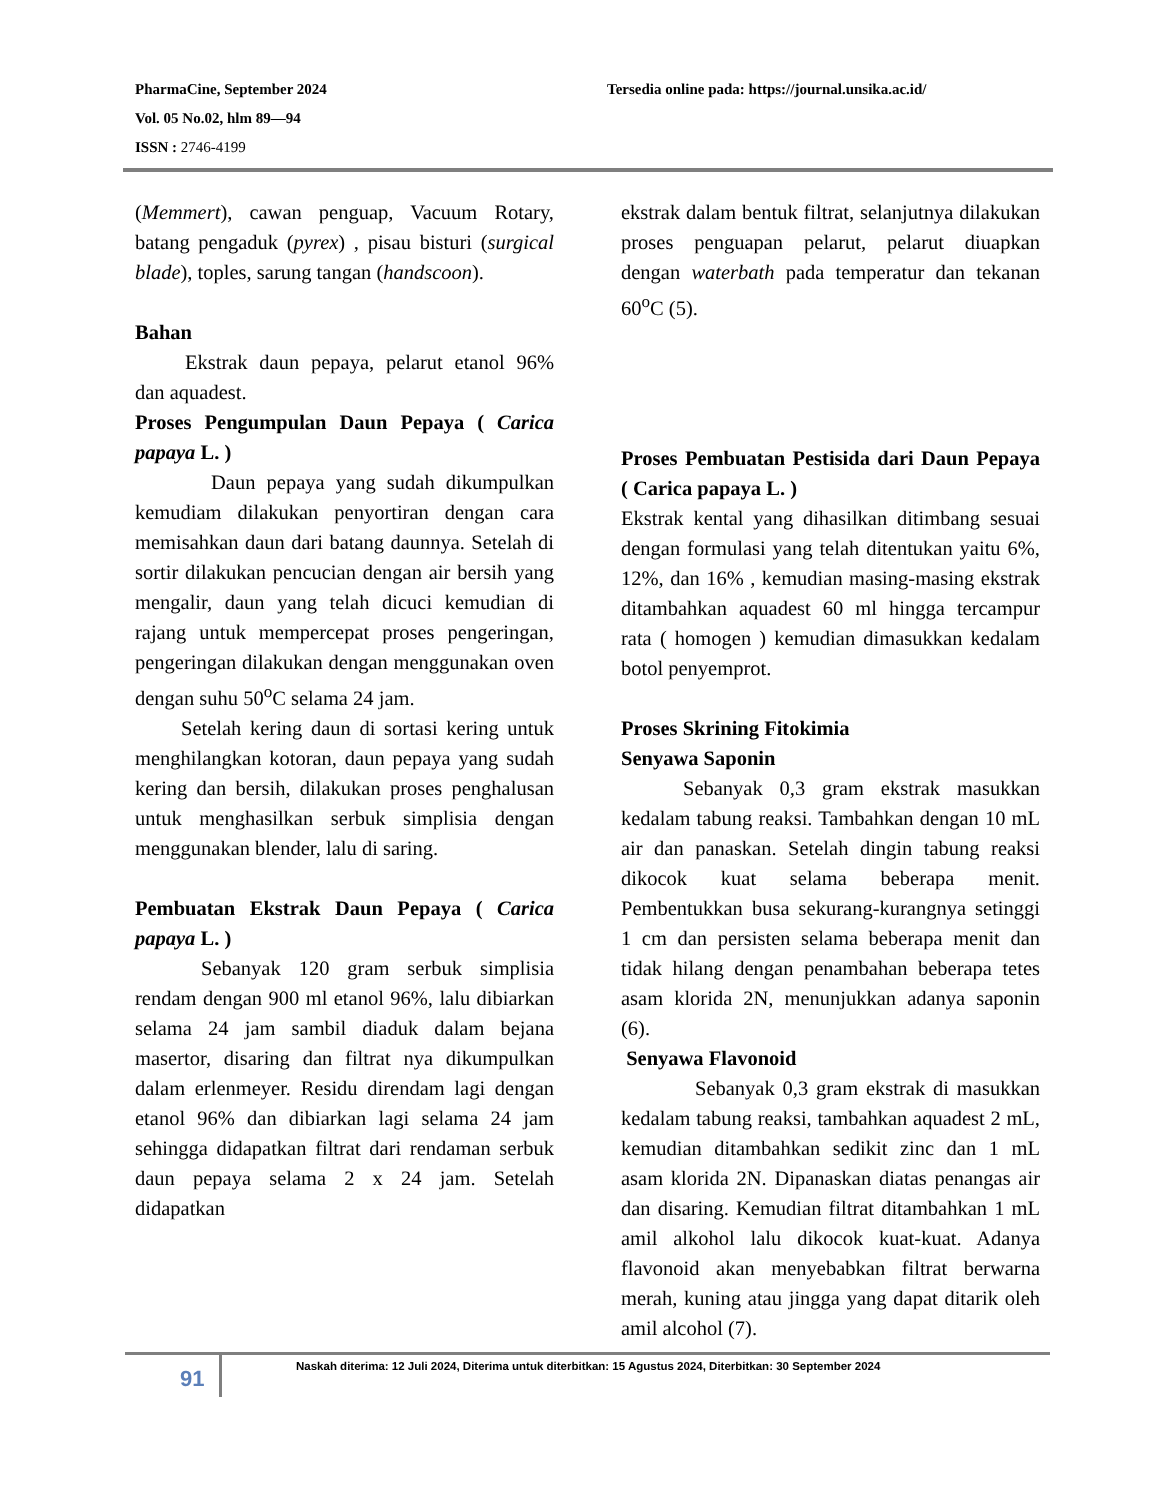PharmaCine, September 2024 Tersedia online pada: https://journal.unsika.ac.id/
Vol. 05 No.02, hlm 89—94
ISSN : 2746-4199
(Memmert), cawan penguap, Vacuum Rotary, batang pengaduk (pyrex) , pisau bisturi (surgical blade), toples, sarung tangan (handscoon).
Bahan
Ekstrak daun pepaya, pelarut etanol 96% dan aquadest.
Proses Pengumpulan Daun Pepaya ( Carica papaya L. )
Daun pepaya yang sudah dikumpulkan kemudiam dilakukan penyortiran dengan cara memisahkan daun dari batang daunnya. Setelah di sortir dilakukan pencucian dengan air bersih yang mengalir, daun yang telah dicuci kemudian di rajang untuk mempercepat proses pengeringan, pengeringan dilakukan dengan menggunakan oven dengan suhu 50<sup>o</sup>C selama 24 jam.
Setelah kering daun di sortasi kering untuk menghilangkan kotoran, daun pepaya yang sudah kering dan bersih, dilakukan proses penghalusan untuk menghasilkan serbuk simplisia dengan menggunakan blender, lalu di saring.
Pembuatan Ekstrak Daun Pepaya ( Carica papaya L. )
Sebanyak 120 gram serbuk simplisia rendam dengan 900 ml etanol 96%, lalu dibiarkan selama 24 jam sambil diaduk dalam bejana masertor, disaring dan filtrat nya dikumpulkan dalam erlenmeyer. Residu direndam lagi dengan etanol 96% dan dibiarkan lagi selama 24 jam sehingga didapatkan filtrat dari rendaman serbuk daun pepaya selama 2 x 24 jam. Setelah didapatkan
ekstrak dalam bentuk filtrat, selanjutnya dilakukan proses penguapan pelarut, pelarut diuapkan dengan waterbath pada temperatur dan tekanan 60<sup>o</sup>C (5).
Proses Pembuatan Pestisida dari Daun Pepaya ( Carica papaya L. )
Ekstrak kental yang dihasilkan ditimbang sesuai dengan formulasi yang telah ditentukan yaitu 6%, 12%, dan 16% , kemudian masing-masing ekstrak ditambahkan aquadest 60 ml hingga tercampur rata ( homogen ) kemudian dimasukkan kedalam botol penyemprot.
Proses Skrining Fitokimia
Senyawa Saponin
Sebanyak 0,3 gram ekstrak masukkan kedalam tabung reaksi. Tambahkan dengan 10 mL air dan panaskan. Setelah dingin tabung reaksi dikocok kuat selama beberapa menit. Pembentukkan busa sekurang-kurangnya setinggi 1 cm dan persisten selama beberapa menit dan tidak hilang dengan penambahan beberapa tetes asam klorida 2N, menunjukkan adanya saponin (6).
Senyawa Flavonoid
Sebanyak 0,3 gram ekstrak di masukkan kedalam tabung reaksi, tambahkan aquadest 2 mL, kemudian ditambahkan sedikit zinc dan 1 mL asam klorida 2N. Dipanaskan diatas penangas air dan disaring. Kemudian filtrat ditambahkan 1 mL amil alkohol lalu dikocok kuat-kuat. Adanya flavonoid akan menyebabkan filtrat berwarna merah, kuning atau jingga yang dapat ditarik oleh amil alcohol (7).
91
Naskah diterima: 12 Juli 2024, Diterima untuk diterbitkan: 15 Agustus 2024, Diterbitkan: 30 September 2024